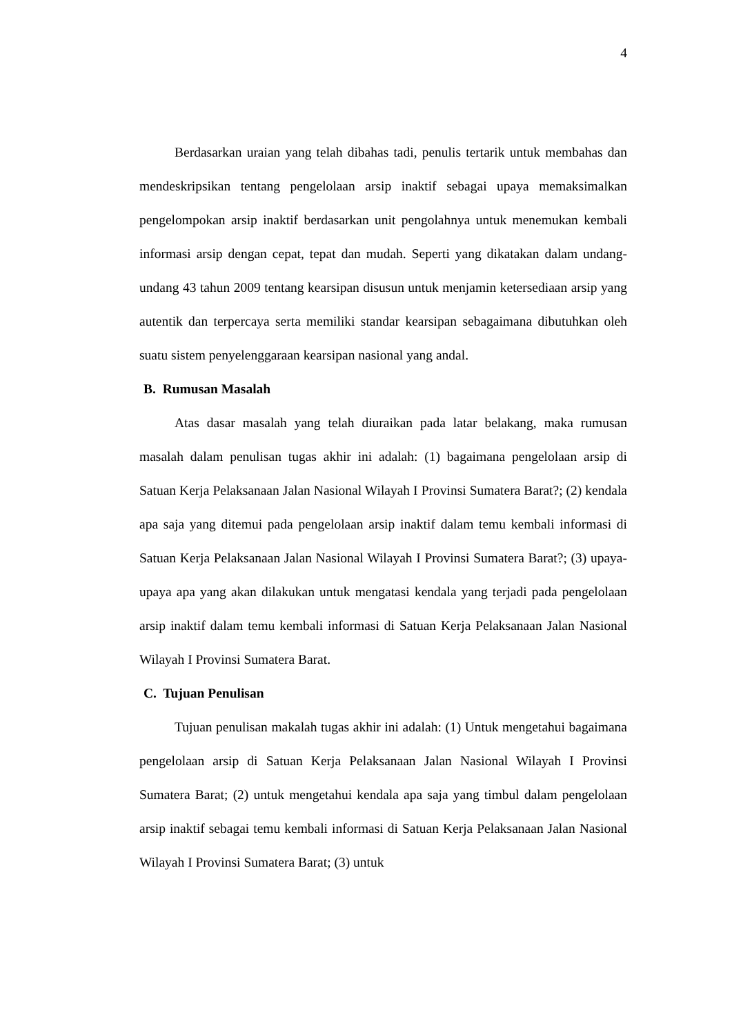4
Berdasarkan uraian yang telah dibahas tadi, penulis tertarik untuk membahas dan mendeskripsikan tentang pengelolaan arsip inaktif sebagai upaya memaksimalkan pengelompokan arsip inaktif berdasarkan unit pengolahnya untuk menemukan kembali informasi arsip dengan cepat, tepat dan mudah. Seperti yang dikatakan dalam undang- undang 43 tahun 2009 tentang kearsipan disusun untuk menjamin ketersediaan arsip yang autentik dan terpercaya serta memiliki standar kearsipan sebagaimana dibutuhkan oleh suatu sistem penyelenggaraan kearsipan nasional yang andal.
B. Rumusan Masalah
Atas dasar masalah yang telah diuraikan pada latar belakang, maka rumusan masalah dalam penulisan tugas akhir ini adalah: (1) bagaimana pengelolaan arsip di Satuan Kerja Pelaksanaan Jalan Nasional Wilayah I Provinsi Sumatera Barat?; (2) kendala apa saja yang ditemui pada pengelolaan arsip inaktif dalam temu kembali informasi di Satuan Kerja Pelaksanaan Jalan Nasional Wilayah I Provinsi Sumatera Barat?; (3) upaya-upaya apa yang akan dilakukan untuk mengatasi kendala yang terjadi pada pengelolaan arsip inaktif dalam temu kembali informasi di Satuan Kerja Pelaksanaan Jalan Nasional Wilayah I Provinsi Sumatera Barat.
C. Tujuan Penulisan
Tujuan penulisan makalah tugas akhir ini adalah: (1) Untuk mengetahui bagaimana pengelolaan arsip di Satuan Kerja Pelaksanaan Jalan Nasional Wilayah I Provinsi Sumatera Barat; (2) untuk mengetahui kendala apa saja yang timbul dalam pengelolaan arsip inaktif sebagai temu kembali informasi di Satuan Kerja Pelaksanaan Jalan Nasional Wilayah I Provinsi Sumatera Barat; (3) untuk